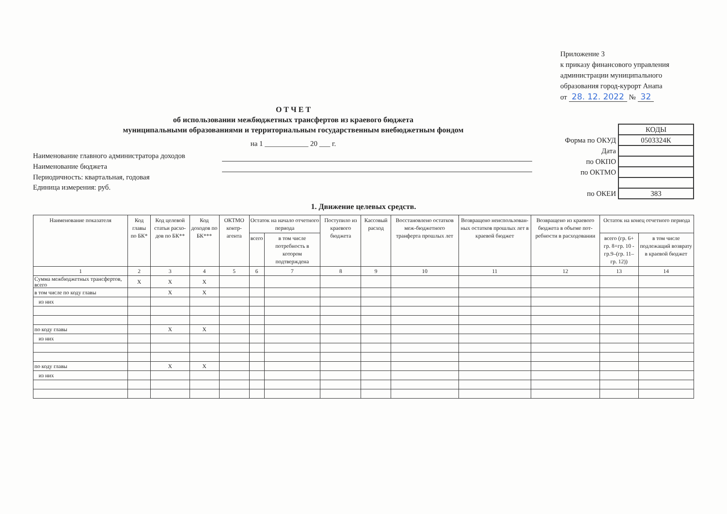Приложение 3
к приказу финансового управления
администрации муниципального
образования город-курорт Анапа
от 28. 12. 2022 № 32
О Т Ч Е Т
об использовании межбюджетных трансфертов из краевого бюджета
муниципальными образованиями и территориальным государственным внебюджетным фондом
на 1 ____________ 20 ___ г.
Наименование главного администратора доходов
Наименование бюджета
Периодичность: квартальная, годовая
Единица измерения: руб.
| | КОДЫ |
| Форма по ОКУД | 0503324К |
| Дата | |
| по ОКПО | |
| по ОКТМО | |
| по ОКЕИ | 383 |
1. Движение целевых средств.
| Наименование показателя | Код главы по БК* | Код целевой статьи расхо-дов по БК** | Код доходов по БК*** | ОКТМО контр-агента | Остаток на начало отчетного периода | | Поступило из краевого бюджета | Кассовый расход | Восстановлено остатков меж-бюджетного транферта прошлых лет | Возвращено неиспользован-ных остатков прошлых лет в краевой бюджет | Возвращено из краевого бюджета в объеме пот-ребности в расходовании | Остаток на конец отчетного периода | |
| --- | --- | --- | --- | --- | --- | --- | --- | --- | --- | --- | --- | --- | --- |
| | | | | | всего | в том числе потребность в котором подтверждена | | | | | | всего (гр. 6+ гр. 8+гр. 10 - гр.9–(гр. 11– гр. 12)) | в том числе подлежащий возврату в краевой бюджет |
| 1 | 2 | 3 | 4 | 5 | 6 | 7 | 8 | 9 | 10 | 11 | 12 | 13 | 14 |
| Сумма межбюджетных трансфертов, всего | X | X | X | | | | | | | | | | |
| в том числе по коду главы | | X | X | | | | | | | | | | |
| из них | | | | | | | | | | | | | |
| по коду главы | | X | X | | | | | | | | | | |
| из них | | | | | | | | | | | | | |
| по коду главы | | X | X | | | | | | | | | | |
| из них | | | | | | | | | | | | | |